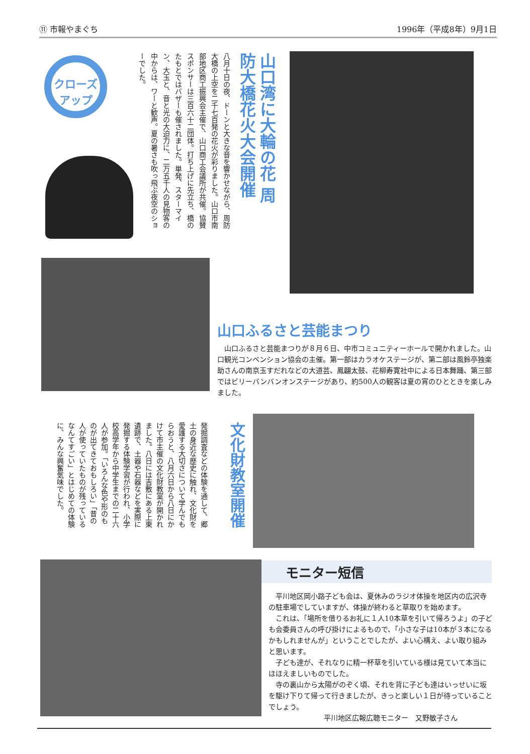⑪ 市報やまぐち 1996年（平成8年）9月1日
クローズ アップ
山口湾に大輪の花 周防大橋花火大会開催
八月十日の夜、ドーンと大きな音を響かせながら、周防大橋の上空を二千七百発の花火が彩りました。山口市南部地区商工振興会主催で、山口商工会議所が共催。協賛スポンサーは三百六十二団体。打ち上げに先立ち、橋のたもとではバザーも催されました。単発、スターマイン、大玉と、音と光の大迫力に、二万五千人の見物客の中からは、ワーと歓声。夏の暑さも吹っ飛ぶ夜空のショーでした。
山口ふるさと芸能まつり
　山口ふるさと芸能まつりが８月６日、中市コミュニティーホールで開かれました。山口観光コンベンション協会の主催。第一部はカラオケステージが、第二部は風鈴亭独楽助さんの南京玉すだれなどの大道芸、鳳翩太鼓、花柳寿寛社中による日本舞踊、第三部ではビリーバンバンオンステージがあり、約500人の観客は夏の宵のひとときを楽しみました。
文化財教室開催
発掘調査などの体験を通して、郷土の身近な歴史に触れ、文化財を愛護する大切さについて学んでもらおうと、八月六日から八日にかけて市主催の文化財教室が開かれました。八日には吉敷にある上東遺跡で、土器や石器などを実際に発掘する体験学習が行われ、小学校高学年から中学生までの二十六人が参加。「いろんな色や形のものが出てきておもしろい」「昔の人が使っていたものが残っている なんてすごい」とはじめての体験に、みんな興奮気味でした。
モニター短信
　平川地区岡小路子ども会は、夏休みのラジオ体操を地区内の広沢寺の駐車場でしていますが、体操が終わると草取りを始めます。
　これは、「場所を借りるお礼に１人10本草を引いて帰ろうよ」の子ども会委員さんの呼び掛けによるもので、「小さな子は10本が３本になるかもしれませんが」ということでしたが、よい心構え、よい取り組みと思います。
　子ども達が、それなりに精一杯草を引いている様は見ていて本当にほほえましいものでした。
　寺の裏山から太陽がのぞく頃、それを背に子ども達はいっせいに坂を駆け下りて帰って行きましたが、きっと楽しい１日が待っていることでしょう。
平川地区広報広聴モニター　又野敏子さん